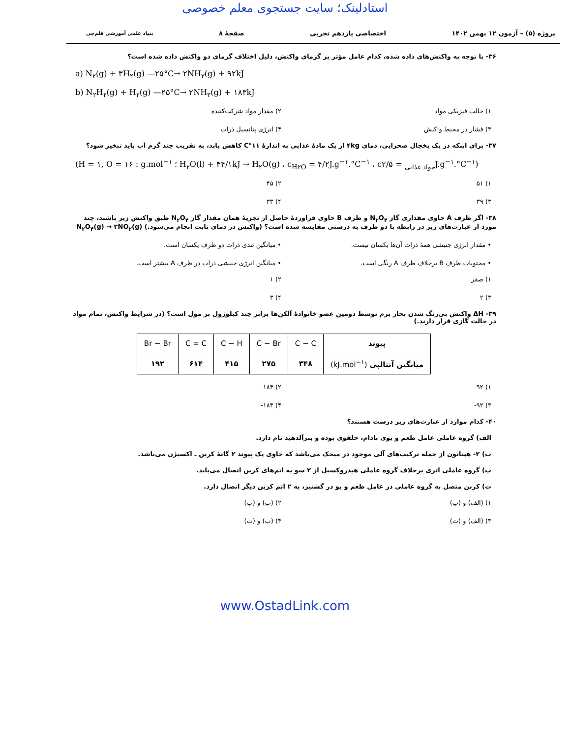استادلینک؛ سایت جستجوی معلم خصوصی
پروژه (۵) – آزمون ۱۲ بهمن ۱۴۰۲ اختصاصی یازدهم تجربی صفحهٔ ۸ بنیاد علمی آموزشی قلم‌چی
۳۶- با توجه به واکنش‌های داده شده، کدام عامل مؤثر بر گرمای واکنش، دلیل اختلاف گرمای دو واکنش داده شده است؟
a) N<sub>۲</sub>(g) + ۳H<sub>۲</sub>(g) —۲۵°C→ ۲NH<sub>۳</sub>(g) + ۹۲kJ
b) N<sub>۲</sub>H<sub>۴</sub>(g) + H<sub>۲</sub>(g) —۲۵°C→ ۲NH<sub>۳</sub>(g) + ۱۸۳kJ
۱) حالت فیزیکی مواد ۲) مقدار مواد شرکت‌کننده ۳) فشار در محیط واکنش ۴) انرژی پتانسیل ذرات
۳۷- برای اینکه در یک یخچال صحرایی، دمای ۴kg از یک مادهٔ غذایی به اندازهٔ ۱۱°C کاهش یابد، به تقریب چند گرم آب باید تبخیر شود؟
(H = ۱, O = ۱۶ : g.mol<sup>−۱</sup> ؛ H<sub>۲</sub>O(l) + ۴۴/۱kJ → H<sub>۲</sub>O(g) ، c<sub>H۲O</sub> = ۴/۲J.g<sup>−۱</sup>.°C<sup>−۱</sup> ، c<sub>مواد غذایی</sub> = ۲/۵J.g<sup>−۱</sup>.°C<sup>−۱</sup>)
۱) ۵۱ ۲) ۴۵ ۳) ۳۹ ۴) ۳۳
۳۸- اگر ظرف A حاوی مقداری گاز N<sub>۲</sub>O<sub>۴</sub> و ظرف B حاوی فراوردهٔ حاصل از تجزیهٔ همان مقدار گاز N<sub>۲</sub>O<sub>۴</sub> طبق واکنش زیر باشند، چند مورد از عبارت‌های زیر در رابطه با دو ظرف به درستی مقایسه شده است؟ (واکنش در دمای ثابت انجام می‌شود.) N<sub>۲</sub>O<sub>۴</sub>(g) → ۲NO<sub>۲</sub>(g)
• مقدار انرژی جنبشی همهٔ ذرات آن‌ها یکسان نیست. • میانگین تندی ذرات دو ظرف یکسان است. • محتویات ظرف B برخلاف ظرف A رنگی است. • میانگین انرژی جنبشی ذرات در ظرف A بیشتر است.
۱) صفر ۲) ۱ ۳) ۲ ۴) ۳
۳۹- ΔH واکنش بی‌رنگ شدن بخار برم توسط دومین عضو خانوادهٔ آلکن‌ها برابر چند کیلوژول بر مول است؟ (در شرایط واکنش، تمام مواد در حالت گازی قرار دارند.)
| پیوند | C − C | C − Br | C − H | C = C | Br − Br |
| میانگین آنتالپی (kJ.mol<sup>−۱</sup>) | ۳۴۸ | ۲۷۵ | ۴۱۵ | ۶۱۴ | ۱۹۲ |
۱) ۹۲ ۲) ۱۸۴ ۳) ۹۲- ۴) ۱۸۴-
۴۰- کدام موارد از عبارت‌های زیر درست هستند؟
الف) گروه عاملی عامل طعم و بوی بادام، حلقوی بوده و بنزآلدهید نام دارد.
ب) ۲- هپتانون از جمله ترکیب‌های آلی موجود در میخک می‌باشد که حاوی یک پیوند ۲ گانهٔ کربن ـ اکسیژن می‌باشد.
پ) گروه عاملی اتری برخلاف گروه عاملی هیدروکسیل از ۲ سو به اتم‌های کربن اتصال می‌یابد.
ت) کربن متصل به گروه عاملی در عامل طعم و بو در گشنیز، به ۲ اتم کربن دیگر اتصال دارد.
۱) (الف) و (پ) ۲) (ب) و (پ) ۳) (الف) و (ت) ۴) (ب) و (ت)
www.OstadLink.com